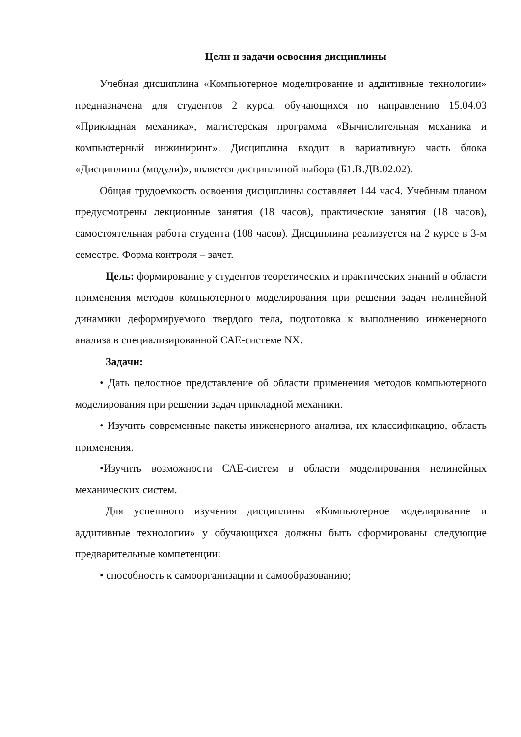Цели и задачи освоения дисциплины
Учебная дисциплина «Компьютерное моделирование и аддитивные технологии» предназначена для студентов 2 курса, обучающихся по направлению 15.04.03 «Прикладная механика», магистерская программа «Вычислительная механика и компьютерный инжиниринг». Дисциплина входит в вариативную часть блока «Дисциплины (модули)», является дисциплиной выбора (Б1.В.ДВ.02.02).
Общая трудоемкость освоения дисциплины составляет 144 час4. Учебным планом предусмотрены лекционные занятия (18 часов), практические занятия (18 часов), самостоятельная работа студента (108 часов). Дисциплина реализуется на 2 курсе в 3-м семестре. Форма контроля – зачет.
Цель: формирование у студентов теоретических и практических знаний в области применения методов компьютерного моделирования при решении задач нелинейной динамики деформируемого твердого тела, подготовка к выполнению инженерного анализа в специализированной САЕ-системе NX.
Задачи:
• Дать целостное представление об области применения методов компьютерного моделирования при решении задач прикладной механики.
• Изучить современные пакеты инженерного анализа, их классификацию, область применения.
•Изучить возможности САЕ-систем в области моделирования нелинейных механических систем.
Для успешного изучения дисциплины «Компьютерное моделирование и аддитивные технологии» у обучающихся должны быть сформированы следующие предварительные компетенции:
• способность к самоорганизации и самообразованию;